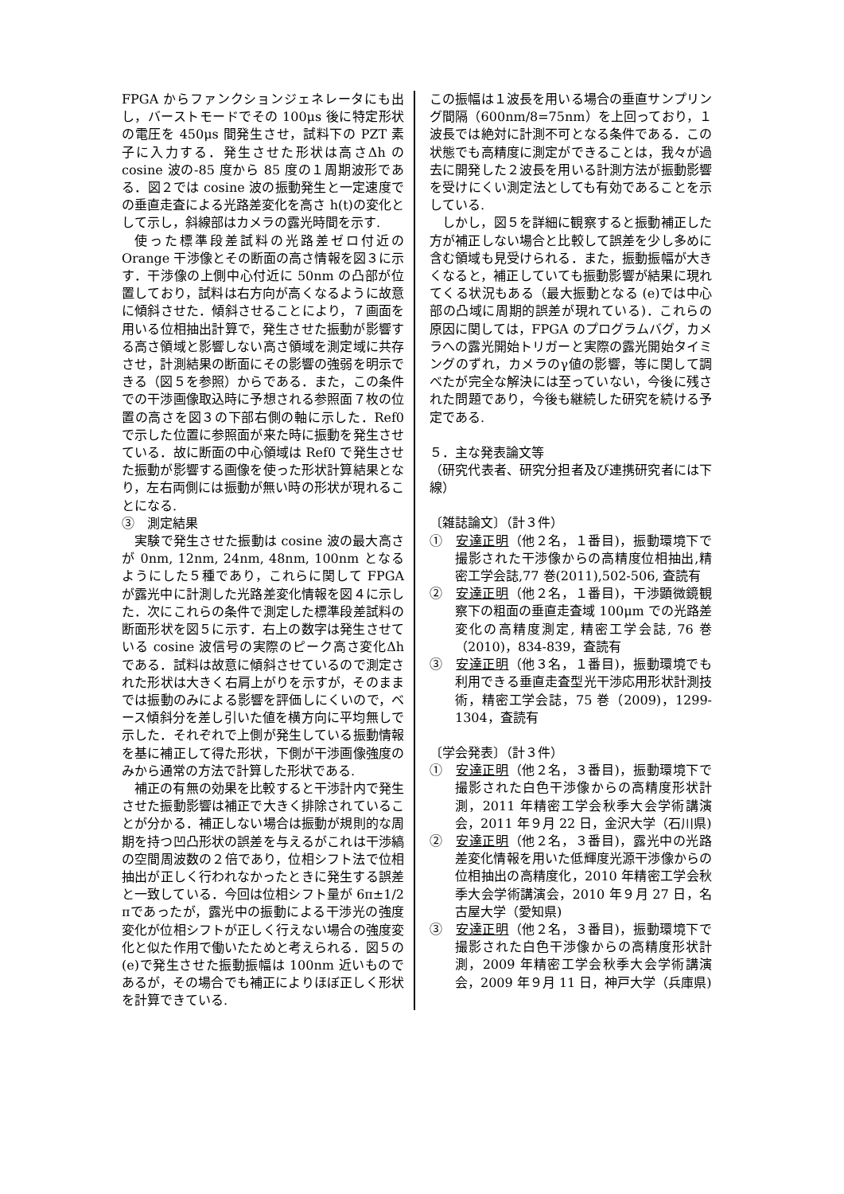FPGA からファンクションジェネレータにも出し，バーストモードでその 100μs 後に特定形状の電圧を 450μs 間発生させ，試料下の PZT 素子に入力する．発生させた形状は高さΔh の cosine 波の-85 度から 85 度の１周期波形である．図２では cosine 波の振動発生と一定速度での垂直走査による光路差変化を高さ h(t)の変化として示し，斜線部はカメラの露光時間を示す.
使った標準段差試料の光路差ゼロ付近の Orange 干渉像とその断面の高さ情報を図３に示す．干渉像の上側中心付近に 50nm の凸部が位置しており，試料は右方向が高くなるように故意に傾斜させた．傾斜させることにより，７画面を用いる位相抽出計算で，発生させた振動が影響する高さ領域と影響しない高さ領域を測定域に共存させ，計測結果の断面にその影響の強弱を明示できる（図５を参照）からである．また，この条件での干渉画像取込時に予想される参照面７枚の位置の高さを図３の下部右側の軸に示した．Ref0 で示した位置に参照面が来た時に振動を発生させている．故に断面の中心領域は Ref0 で発生させた振動が影響する画像を使った形状計算結果となり，左右両側には振動が無い時の形状が現れることになる.
③　測定結果
実験で発生させた振動は cosine 波の最大高さが 0nm, 12nm, 24nm, 48nm, 100nm となるようにした５種であり，これらに関して FPGA が露光中に計測した光路差変化情報を図４に示した．次にこれらの条件で測定した標準段差試料の断面形状を図５に示す．右上の数字は発生させている cosine 波信号の実際のピーク高さ変化Δh である．試料は故意に傾斜させているので測定された形状は大きく右肩上がりを示すが，そのままでは振動のみによる影響を評価しにくいので，ベース傾斜分を差し引いた値を横方向に平均無しで示した．それぞれで上側が発生している振動情報を基に補正して得た形状，下側が干渉画像強度のみから通常の方法で計算した形状である.
補正の有無の効果を比較すると干渉計内で発生させた振動影響は補正で大きく排除されていることが分かる．補正しない場合は振動が規則的な周期を持つ凹凸形状の誤差を与えるがこれは干渉縞の空間周波数の２倍であり，位相シフト法で位相抽出が正しく行われなかったときに発生する誤差と一致している．今回は位相シフト量が 6π±1/2 πであったが，露光中の振動による干渉光の強度変化が位相シフトが正しく行えない場合の強度変化と似た作用で働いたためと考えられる．図５の(e)で発生させた振動振幅は 100nm 近いものであるが，その場合でも補正によりほぼ正しく形状を計算できている.
この振幅は１波長を用いる場合の垂直サンプリング間隔（600nm/8=75nm）を上回っており，１波長では絶対に計測不可となる条件である．この状態でも高精度に測定ができることは，我々が過去に開発した２波長を用いる計測方法が振動影響を受けにくい測定法としても有効であることを示している.
しかし，図５を詳細に観察すると振動補正した方が補正しない場合と比較して誤差を少し多めに含む領域も見受けられる．また，振動振幅が大きくなると，補正していても振動影響が結果に現れてくる状況もある（最大振動となる (e)では中心部の凸域に周期的誤差が現れている)．これらの原因に関しては，FPGA のプログラムバグ，カメラへの露光開始トリガーと実際の露光開始タイミングのずれ，カメラのγ値の影響，等に関して調べたが完全な解決には至っていない，今後に残された問題であり，今後も継続した研究を続ける予定である.
５．主な発表論文等
（研究代表者、研究分担者及び連携研究者には下線）
〔雑誌論文〕（計３件）
①　安達正明（他２名，１番目)，振動環境下で撮影された干渉像からの高精度位相抽出,精密工学会誌,77 巻(2011),502-506, 査読有
②　安達正明（他２名，１番目)，干渉顕微鏡観察下の粗面の垂直走査域 100μm での光路差変化の高精度測定, 精密工学会誌, 76 巻（2010)，834-839，査読有
③　安達正明（他３名，１番目)，振動環境でも利用できる垂直走査型光干渉応用形状計測技術，精密工学会誌，75 巻（2009)，1299-1304，査読有
〔学会発表〕（計３件）
①　安達正明（他２名，３番目)，振動環境下で撮影された白色干渉像からの高精度形状計測，2011 年精密工学会秋季大会学術講演会，2011 年９月 22 日，金沢大学（石川県)
②　安達正明（他２名，３番目)，露光中の光路差変化情報を用いた低輝度光源干渉像からの位相抽出の高精度化，2010 年精密工学会秋季大会学術講演会，2010 年９月 27 日，名古屋大学（愛知県)
③　安達正明（他２名，３番目)，振動環境下で撮影された白色干渉像からの高精度形状計測，2009 年精密工学会秋季大会学術講演会，2009 年９月 11 日，神戸大学（兵庫県)